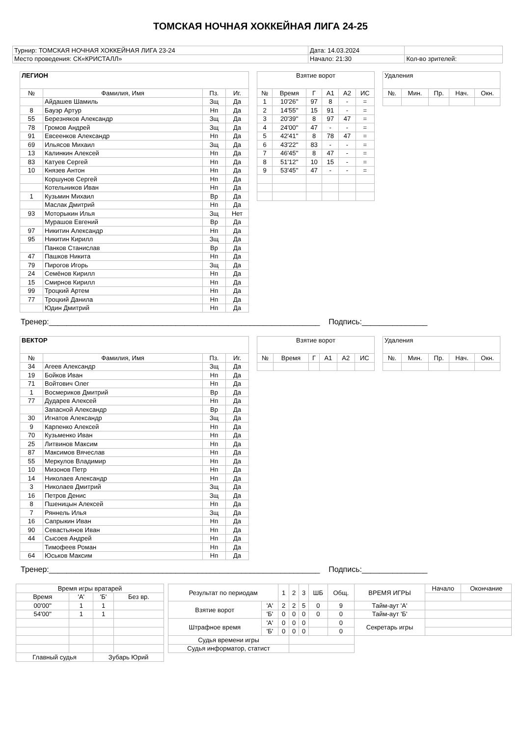ТОМСКАЯ НОЧНАЯ ХОККЕЙНАЯ ЛИГА 24-25
| Турнир: ТОМСКАЯ НОЧНАЯ ХОККЕЙНАЯ ЛИГА 23-24 | Дата: 14.03.2024 | |
| Место проведения: СК«КРИСТАЛЛ» | Начало: 21:30 | Кол-во зрителей: |
| ЛЕГИОН | | | |
| --- | --- | --- | --- |
| № | Фамилия, Имя | Пз. | Иг. |
| | Айдашев Шамиль | Зщ | Да |
| 8 | Бауэр Артур | Нп | Да |
| 55 | Березняков Александр | Зщ | Да |
| 78 | Громов Андрей | Зщ | Да |
| 91 | Евсеенков Александр | Нп | Да |
| 69 | Ильясов Михаил | Зщ | Да |
| 13 | Калинкин Алексей | Нп | Да |
| 83 | Катуев Сергей | Нп | Да |
| 10 | Князев Антон | Нп | Да |
| | Коршунов Сергей | Нп | Да |
| | Котельников Иван | Нп | Да |
| 1 | Кузьмин Михаил | Вр | Да |
| | Маслак Дмитрий | Нп | Да |
| 93 | Моторыкин Илья | Зщ | Нет |
| | Мурашов Евгений | Вр | Да |
| 97 | Никитин Александр | Нп | Да |
| 95 | Никитин Кирилл | Зщ | Да |
| | Панков Станислав | Вр | Да |
| 47 | Пашков Никита | Нп | Да |
| 79 | Пирогов Игорь | Зщ | Да |
| 24 | Семёнов Кирилл | Нп | Да |
| 15 | Смирнов Кирилл | Нп | Да |
| 99 | Троцкий Артем | Нп | Да |
| 77 | Троцкий Данила | Нп | Да |
| | Юдин Дмитрий | Нп | Да |
| Взятие ворот | | | | | |
| --- | --- | --- | --- | --- | --- |
| № | Время | Г | А1 | А2 | ИС |
| 1 | 10'26'' | 97 | 8 | - | = |
| 2 | 14'55'' | 15 | 91 | - | = |
| 3 | 20'39'' | 8 | 97 | 47 | = |
| 4 | 24'00'' | 47 | - | - | = |
| 5 | 42'41'' | 8 | 78 | 47 | = |
| 6 | 43'22'' | 83 | - | - | = |
| 7 | 46'45'' | 8 | 47 | - | = |
| 8 | 51'12'' | 10 | 15 | - | = |
| 9 | 53'45'' | 47 | - | - | = |
| Удаления | | | | |
| --- | --- | --- | --- | --- |
| №. | Мин. | Пр. | Нач. | Окн. |
Тренер:______________________________________________________________ Подпись:_______________
| ВЕКТОР | | | |
| --- | --- | --- | --- |
| № | Фамилия, Имя | Пз. | Иг. |
| 34 | Агеев Александр | Зщ | Да |
| 19 | Бойков Иван | Нп | Да |
| 71 | Войтович Олег | Нп | Да |
| 1 | Восмериков Дмитрий | Вр | Да |
| 77 | Дударев Алексей | Нп | Да |
| | Запасной Александр | Вр | Да |
| 30 | Игнатов Александр | Зщ | Да |
| 9 | Карпенко Алексей | Нп | Да |
| 70 | Кузьменко Иван | Нп | Да |
| 25 | Литвинов Максим | Нп | Да |
| 87 | Максимов Вячеслав | Нп | Да |
| 55 | Меркулов Владимир | Нп | Да |
| 10 | Мизонов Петр | Нп | Да |
| 14 | Николаев Александр | Нп | Да |
| 3 | Николаев Дмитрий | Зщ | Да |
| 16 | Петров Денис | Зщ | Да |
| 8 | Пшеницын Алексей | Нп | Да |
| 7 | Ряннель Илья | Зщ | Да |
| 16 | Сапрыкин Иван | Нп | Да |
| 90 | Севастьянов Иван | Нп | Да |
| 44 | Сысоев Андрей | Нп | Да |
| | Тимофеев Роман | Нп | Да |
| 64 | Юськов Максим | Нп | Да |
| Взятие ворот | | | | | |
| --- | --- | --- | --- | --- | --- |
| № | Время | Г | А1 | А2 | ИС |
| Удаления | | | | |
| --- | --- | --- | --- | --- |
| №. | Мин. | Пр. | Нач. | Окн. |
Тренер:______________________________________________________________ Подпись:_______________
| Время игры вратарей | | | |
| --- | --- | --- | --- |
| Время | 'А' | 'Б' | Без вр. |
| 00'00'' | 1 | 1 | |
| 54'00'' | 1 | 1 | |
| Главный судья | | Зубарь Юрий | |
| Результат по периодам | | 1 | 2 | 3 | ШБ | Общ. | ВРЕМЯ ИГРЫ | Начало | Окончание |
| Взятие ворот | 'А' | 2 | 2 | 5 | 0 | 9 | Тайм-аут 'А' | | |
| | 'Б' | 0 | 0 | 0 | 0 | 0 | Тайм-аут 'Б' | | |
| Штрафное время | 'А' | 0 | 0 | 0 | | 0 | Секретарь игры | | |
| | 'Б' | 0 | 0 | 0 | | 0 | | | |
| Судья времени игры | | | | | | | | | |
| Судья информатор, статист | | | | | | | | | |